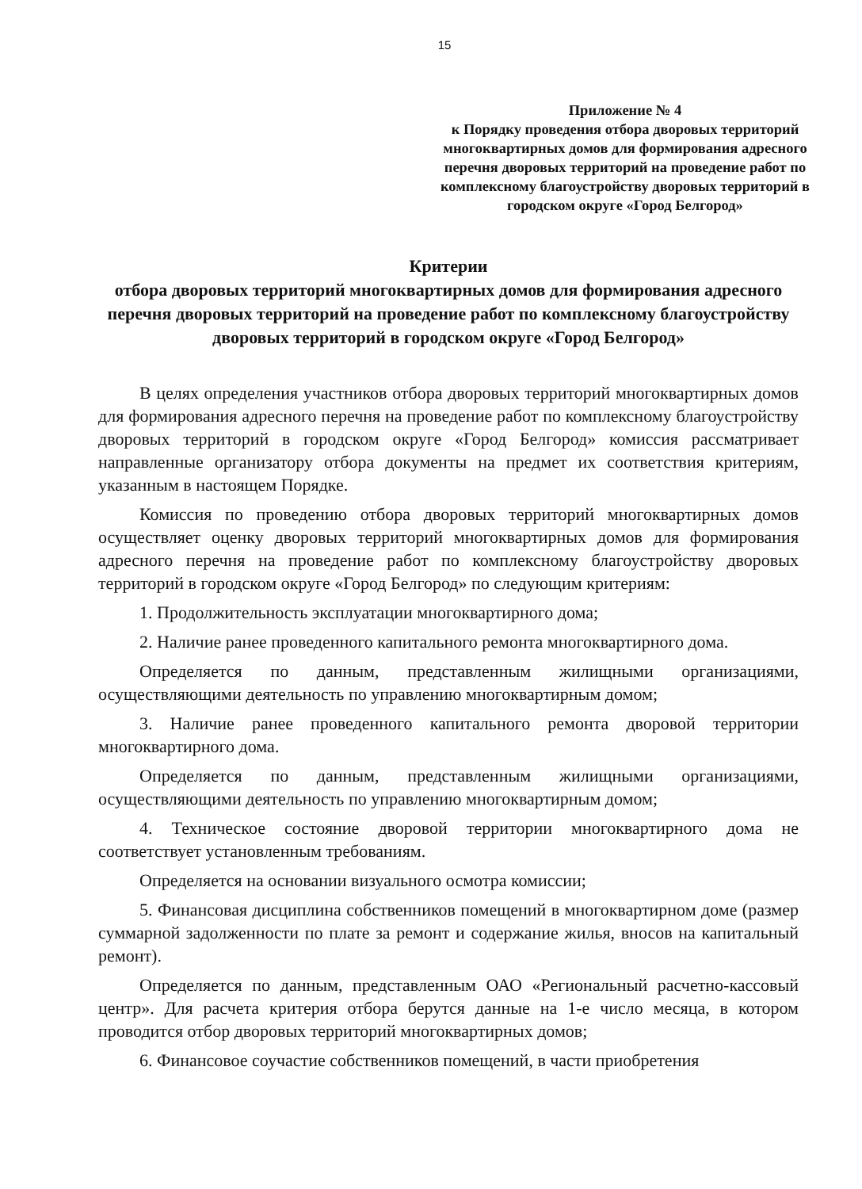15
Приложение № 4
к Порядку проведения отбора дворовых территорий многоквартирных домов для формирования адресного перечня дворовых территорий на проведение работ по комплексному благоустройству дворовых территорий в городском округе «Город Белгород»
Критерии
отбора дворовых территорий многоквартирных домов для формирования адресного перечня дворовых территорий на проведение работ по комплексному благоустройству дворовых территорий в городском округе «Город Белгород»
В целях определения участников отбора дворовых территорий многоквартирных домов для формирования адресного перечня на проведение работ по комплексному благоустройству дворовых территорий в городском округе «Город Белгород» комиссия рассматривает направленные организатору отбора документы на предмет их соответствия критериям, указанным в настоящем Порядке.
Комиссия по проведению отбора дворовых территорий многоквартирных домов осуществляет оценку дворовых территорий многоквартирных домов для формирования адресного перечня на проведение работ по комплексному благоустройству дворовых территорий в городском округе «Город Белгород» по следующим критериям:
1. Продолжительность эксплуатации многоквартирного дома;
2. Наличие ранее проведенного капитального ремонта многоквартирного дома.
Определяется по данным, представленным жилищными организациями, осуществляющими деятельность по управлению многоквартирным домом;
3. Наличие ранее проведенного капитального ремонта дворовой территории многоквартирного дома.
Определяется по данным, представленным жилищными организациями, осуществляющими деятельность по управлению многоквартирным домом;
4. Техническое состояние дворовой территории многоквартирного дома не соответствует установленным требованиям.
Определяется на основании визуального осмотра комиссии;
5. Финансовая дисциплина собственников помещений в многоквартирном доме (размер суммарной задолженности по плате за ремонт и содержание жилья, вносов на капитальный ремонт).
Определяется по данным, представленным ОАО «Региональный расчетно-кассовый центр». Для расчета критерия отбора берутся данные на 1-е число месяца, в котором проводится отбор дворовых территорий многоквартирных домов;
6. Финансовое соучастие собственников помещений, в части приобретения